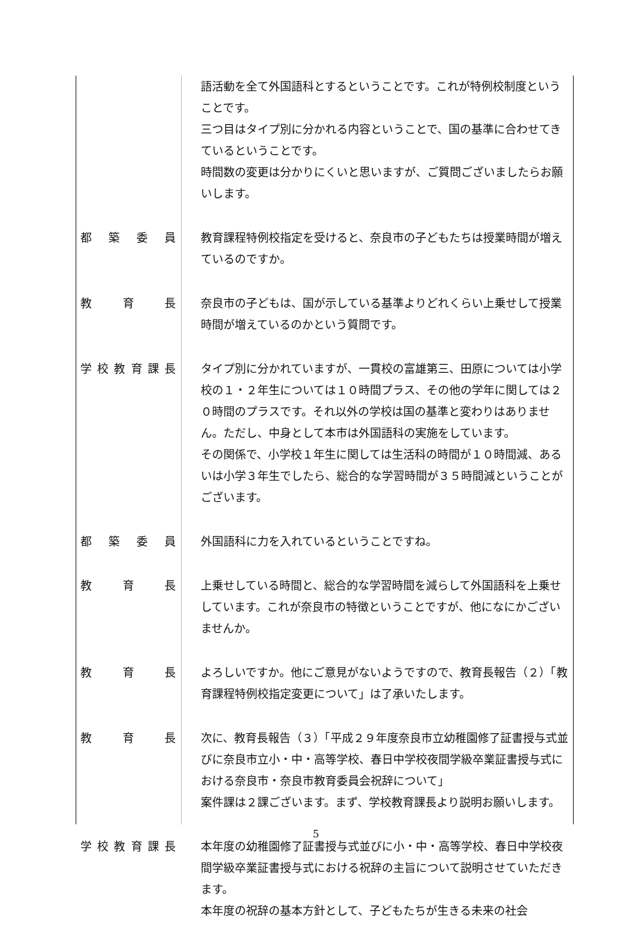語活動を全て外国語科とするということです。これが特例校制度ということです。
三つ目はタイプ別に分かれる内容ということで、国の基準に合わせてきているということです。
時間数の変更は分かりにくいと思いますが、ご質問ございましたらお願いします。
都築委員 教育課程特例校指定を受けると、奈良市の子どもたちは授業時間が増えているのですか。
教育長 奈良市の子どもは、国が示している基準よりどれくらい上乗せして授業時間が増えているのかという質問です。
学校教育課長 タイプ別に分かれていますが、一貫校の富雄第三、田原については小学校の１・２年生については１０時間プラス、その他の学年に関しては２０時間のプラスです。それ以外の学校は国の基準と変わりはありません。ただし、中身として本市は外国語科の実施をしています。
その関係で、小学校１年生に関しては生活科の時間が１０時間減、あるいは小学３年生でしたら、総合的な学習時間が３５時間減ということがございます。
都築委員 外国語科に力を入れているということですね。
教育長 上乗せしている時間と、総合的な学習時間を減らして外国語科を上乗せしています。これが奈良市の特徴ということですが、他になにかございませんか。
教育長 よろしいですか。他にご意見がないようですので、教育長報告（２）「教育課程特例校指定変更について」は了承いたします。
教育長 次に、教育長報告（３）「平成２９年度奈良市立幼稚園修了証書授与式並びに奈良市立小・中・高等学校、春日中学校夜間学級卒業証書授与式における奈良市・奈良市教育委員会祝辞について」
案件課は２課ございます。まず、学校教育課長より説明お願いします。
学校教育課長 本年度の幼稚園修了証書授与式並びに小・中・高等学校、春日中学校夜間学級卒業証書授与式における祝辞の主旨について説明させていただきます。
本年度の祝辞の基本方針として、子どもたちが生きる未来の社会
5